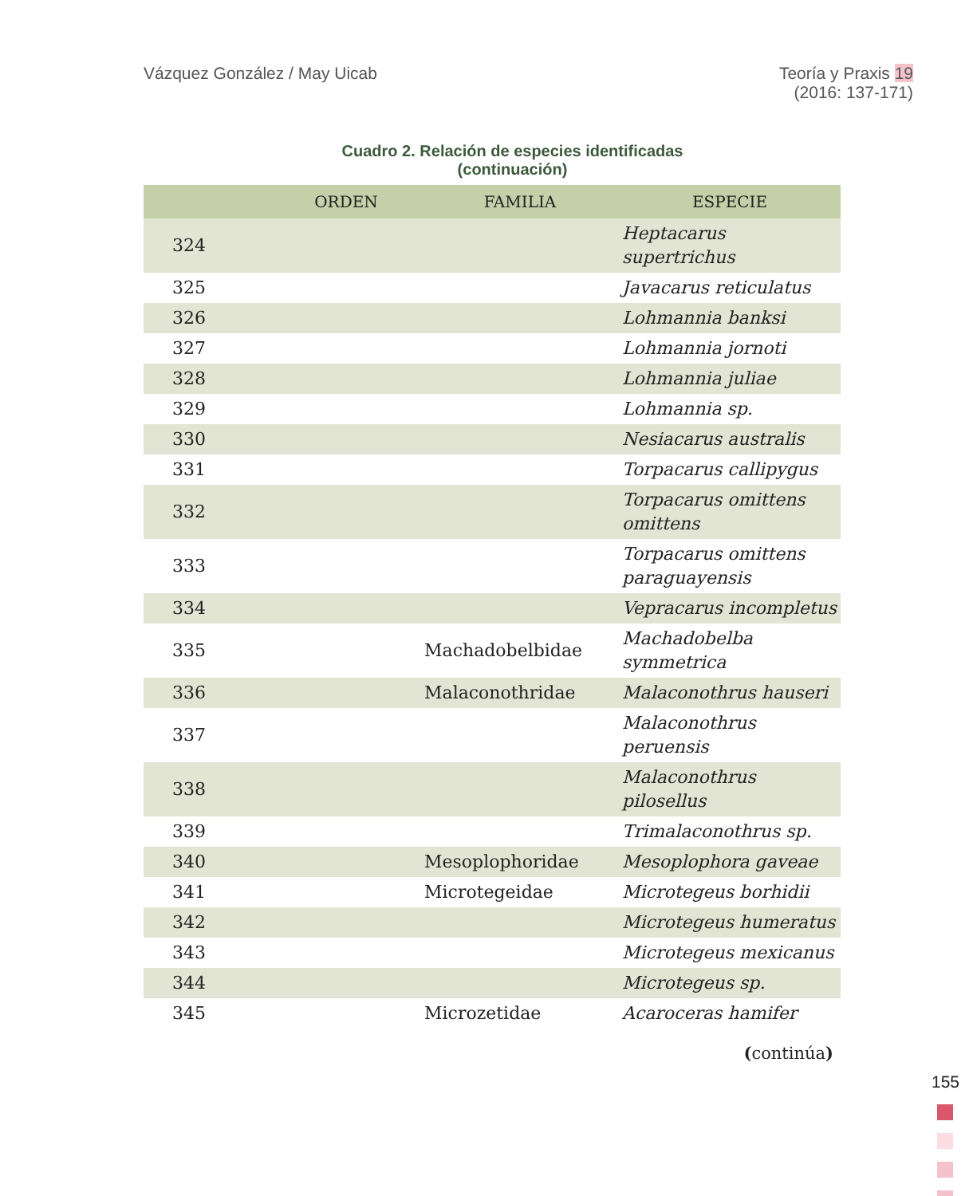Vázquez González / May Uicab Teoría y Praxis 19
(2016: 137-171)
Cuadro 2. Relación de especies identificadas
(continuación)
| | ORDEN | FAMILIA | ESPECIE |
| --- | --- | --- | --- |
| 324 | | | Heptacarus supertrichus |
| 325 | | | Javacarus reticulatus |
| 326 | | | Lohmannia banksi |
| 327 | | | Lohmannia jornoti |
| 328 | | | Lohmannia juliae |
| 329 | | | Lohmannia sp. |
| 330 | | | Nesiacarus australis |
| 331 | | | Torpacarus callipygus |
| 332 | | | Torpacarus omittens omittens |
| 333 | | | Torpacarus omittens paraguayensis |
| 334 | | | Vepracarus incompletus |
| 335 | | Machadobelbidae | Machadobelba symmetrica |
| 336 | | Malaconothridae | Malaconothrus hauseri |
| 337 | | | Malaconothrus peruensis |
| 338 | | | Malaconothrus pilosellus |
| 339 | | | Trimalaconothrus sp. |
| 340 | | Mesoplophoridae | Mesoplophora gaveae |
| 341 | | Microtegeidae | Microtegeus borhidii |
| 342 | | | Microtegeus humeratus |
| 343 | | | Microtegeus mexicanus |
| 344 | | | Microtegeus sp. |
| 345 | | Microzetidae | Acaroceras hamifer |
(continúa)
155